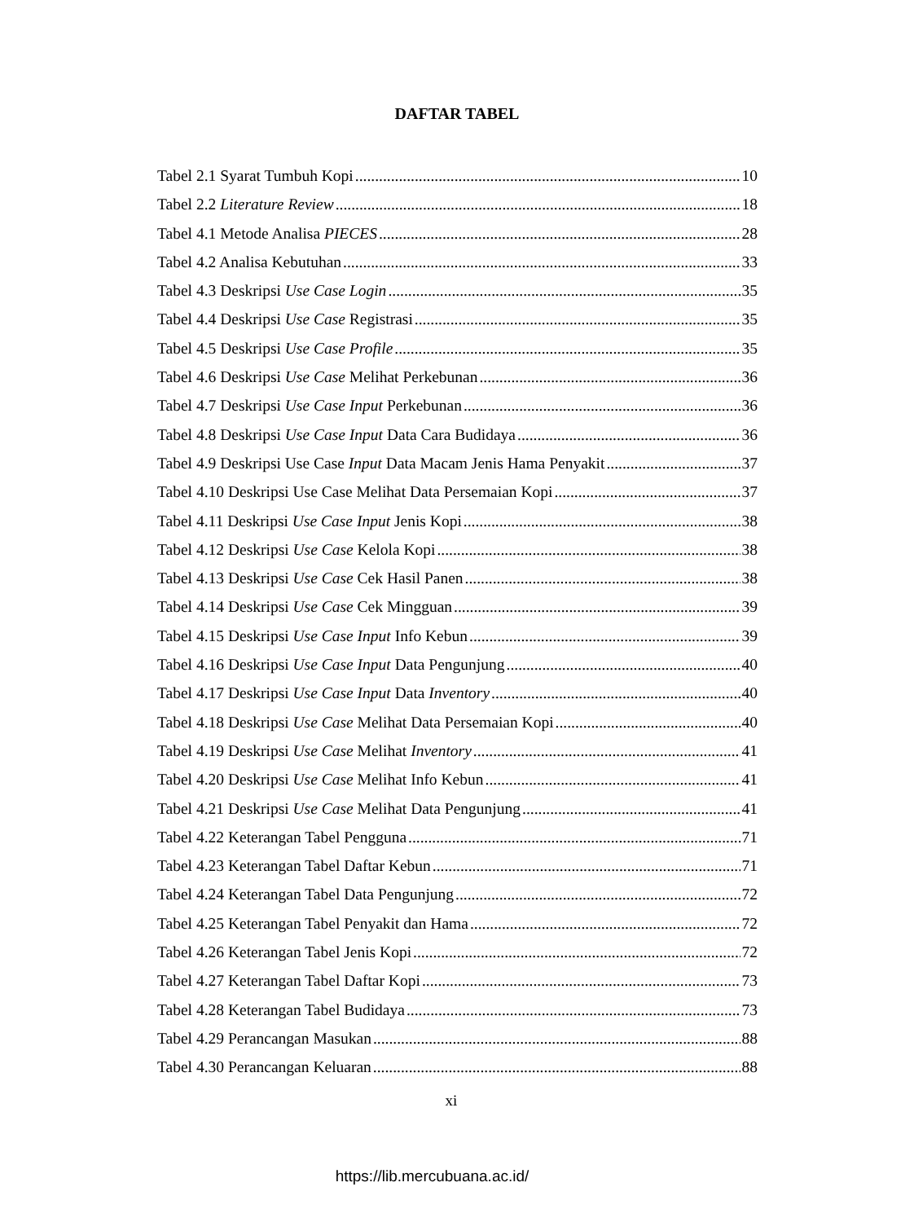DAFTAR TABEL
Tabel 2.1 Syarat Tumbuh Kopi 10
Tabel 2.2 Literature Review 18
Tabel 4.1 Metode Analisa PIECES 28
Tabel 4.2 Analisa Kebutuhan 33
Tabel 4.3 Deskripsi Use Case Login 35
Tabel 4.4 Deskripsi Use Case Registrasi 35
Tabel 4.5 Deskripsi Use Case Profile 35
Tabel 4.6 Deskripsi Use Case Melihat Perkebunan 36
Tabel 4.7 Deskripsi Use Case Input Perkebunan 36
Tabel 4.8 Deskripsi Use Case Input Data Cara Budidaya 36
Tabel 4.9 Deskripsi Use Case Input Data Macam Jenis Hama Penyakit 37
Tabel 4.10 Deskripsi Use Case Melihat Data Persemaian Kopi 37
Tabel 4.11 Deskripsi Use Case Input Jenis Kopi 38
Tabel 4.12 Deskripsi Use Case Kelola Kopi 38
Tabel 4.13 Deskripsi Use Case Cek Hasil Panen 38
Tabel 4.14 Deskripsi Use Case Cek Mingguan 39
Tabel 4.15 Deskripsi Use Case Input Info Kebun 39
Tabel 4.16 Deskripsi Use Case Input Data Pengunjung 40
Tabel 4.17 Deskripsi Use Case Input Data Inventory 40
Tabel 4.18 Deskripsi Use Case Melihat Data Persemaian Kopi 40
Tabel 4.19 Deskripsi Use Case Melihat Inventory 41
Tabel 4.20 Deskripsi Use Case Melihat Info Kebun 41
Tabel 4.21 Deskripsi Use Case Melihat Data Pengunjung 41
Tabel 4.22 Keterangan Tabel Pengguna 71
Tabel 4.23 Keterangan Tabel Daftar Kebun 71
Tabel 4.24 Keterangan Tabel Data Pengunjung 72
Tabel 4.25 Keterangan Tabel Penyakit dan Hama 72
Tabel 4.26 Keterangan Tabel Jenis Kopi 72
Tabel 4.27 Keterangan Tabel Daftar Kopi 73
Tabel 4.28 Keterangan Tabel Budidaya 73
Tabel 4.29 Perancangan Masukan 88
Tabel 4.30 Perancangan Keluaran 88
xi
https://lib.mercubuana.ac.id/